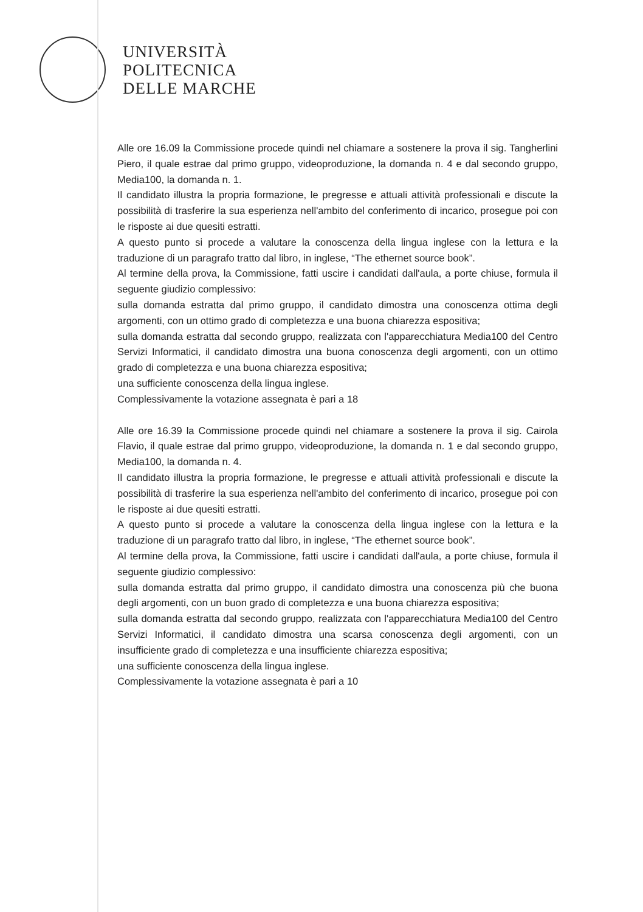UNIVERSITÀ
POLITECNICA
DELLE MARCHE
Alle ore 16.09 la Commissione procede quindi nel chiamare a sostenere la prova il sig. Tangherlini Piero, il quale estrae dal primo gruppo, videoproduzione, la domanda n. 4 e dal secondo gruppo, Media100, la domanda n. 1.
Il candidato illustra la propria formazione, le pregresse e attuali attività professionali e discute la possibilità di trasferire la sua esperienza nell'ambito del conferimento di incarico, prosegue poi con le risposte ai due quesiti estratti.
A questo punto si procede a valutare la conoscenza della lingua inglese con la lettura e la traduzione di un paragrafo tratto dal libro, in inglese, “The ethernet source book”.
Al termine della prova, la Commissione, fatti uscire i candidati dall'aula, a porte chiuse, formula il seguente giudizio complessivo:
sulla domanda estratta dal primo gruppo, il candidato dimostra una conoscenza ottima degli argomenti, con un ottimo grado di completezza e una buona chiarezza espositiva;
sulla domanda estratta dal secondo gruppo, realizzata con l'apparecchiatura Media100 del Centro Servizi Informatici, il candidato dimostra una buona conoscenza degli argomenti, con un ottimo grado di completezza e una buona chiarezza espositiva;
una sufficiente conoscenza della lingua inglese.
Complessivamente la votazione assegnata è pari a 18
Alle ore 16.39 la Commissione procede quindi nel chiamare a sostenere la prova il sig. Cairola Flavio, il quale estrae dal primo gruppo, videoproduzione, la domanda n. 1 e dal secondo gruppo, Media100, la domanda n. 4.
Il candidato illustra la propria formazione, le pregresse e attuali attività professionali e discute la possibilità di trasferire la sua esperienza nell'ambito del conferimento di incarico, prosegue poi con le risposte ai due quesiti estratti.
A questo punto si procede a valutare la conoscenza della lingua inglese con la lettura e la traduzione di un paragrafo tratto dal libro, in inglese, “The ethernet source book”.
Al termine della prova, la Commissione, fatti uscire i candidati dall'aula, a porte chiuse, formula il seguente giudizio complessivo:
sulla domanda estratta dal primo gruppo, il candidato dimostra una conoscenza più che buona degli argomenti, con un buon grado di completezza e una buona chiarezza espositiva;
sulla domanda estratta dal secondo gruppo, realizzata con l'apparecchiatura Media100 del Centro Servizi Informatici, il candidato dimostra una scarsa conoscenza degli argomenti, con un insufficiente grado di completezza e una insufficiente chiarezza espositiva;
una sufficiente conoscenza della lingua inglese.
Complessivamente la votazione assegnata è pari a 10